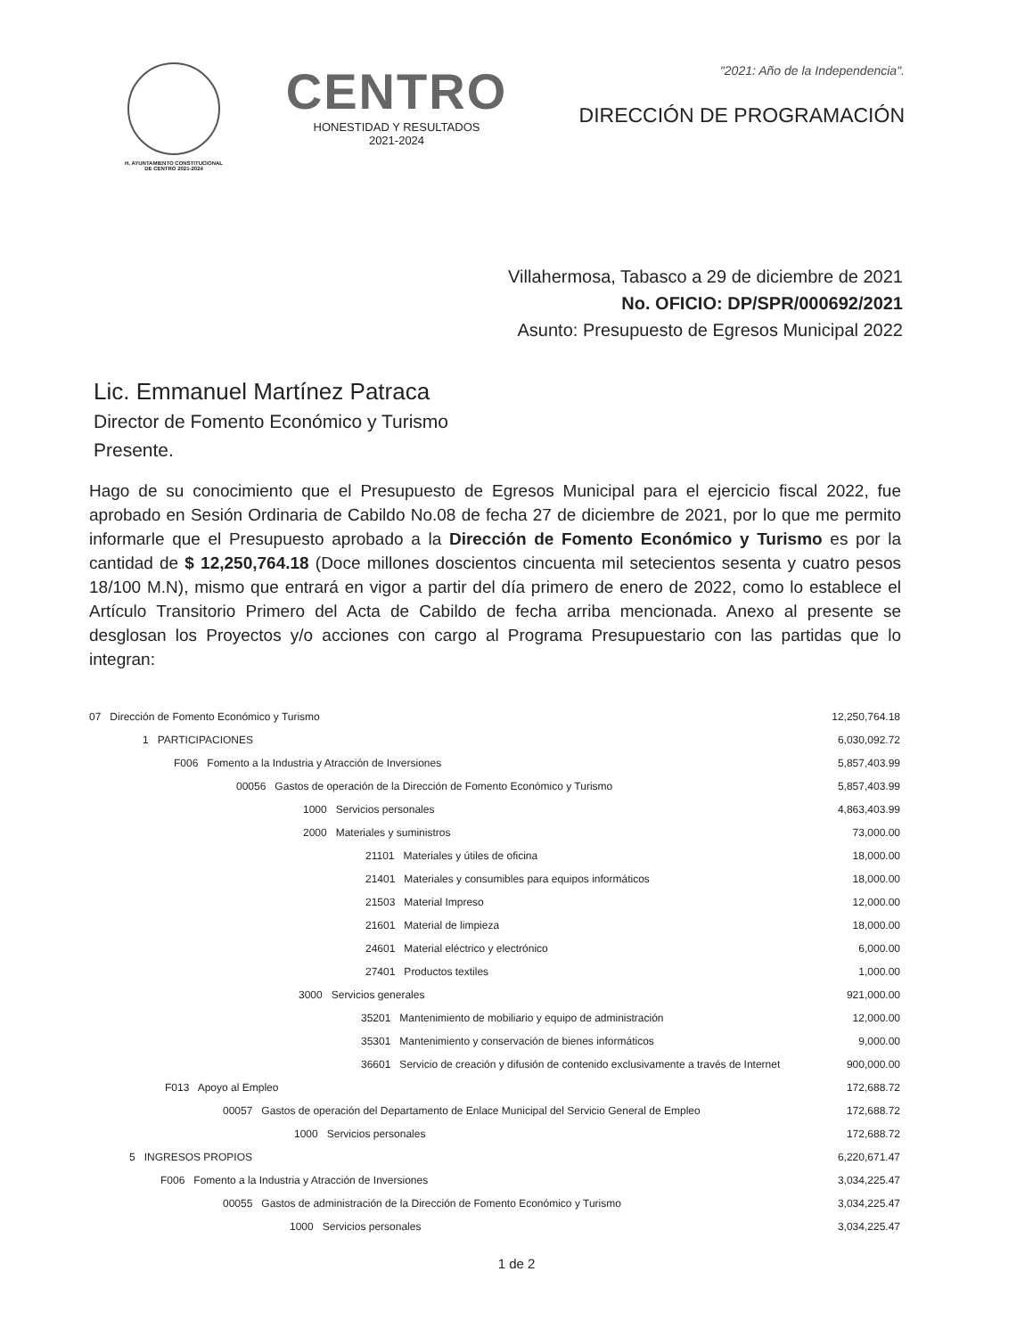H. AYUNTAMIENTO CONSTITUCIONAL
DE CENTRO 2021-2024
CENTRO
HONESTIDAD Y RESULTADOS
2021-2024
"2021: Año de la Independencia".
DIRECCIÓN DE PROGRAMACIÓN
Villahermosa, Tabasco a 29 de diciembre de 2021
No. OFICIO: DP/SPR/000692/2021
Asunto: Presupuesto de Egresos Municipal 2022
Lic. Emmanuel Martínez Patraca
Director de Fomento Económico y Turismo
Presente.
Hago de su conocimiento que el Presupuesto de Egresos Municipal para el ejercicio fiscal 2022, fue aprobado en Sesión Ordinaria de Cabildo No.08 de fecha 27 de diciembre de 2021, por lo que me permito informarle que el Presupuesto aprobado a la Dirección de Fomento Económico y Turismo es por la cantidad de $ 12,250,764.18 (Doce millones doscientos cincuenta mil setecientos sesenta y cuatro pesos 18/100 M.N), mismo que entrará en vigor a partir del día primero de enero de 2022, como lo establece el Artículo Transitorio Primero del Acta de Cabildo de fecha arriba mencionada. Anexo al presente se desglosan los Proyectos y/o acciones con cargo al Programa Presupuestario con las partidas que lo integran:
| 07 Dirección de Fomento Económico y Turismo | 12,250,764.18 |
| 1 PARTICIPACIONES | 6,030,092.72 |
| F006 Fomento a la Industria y Atracción de Inversiones | 5,857,403.99 |
| 00056 Gastos de operación de la Dirección de Fomento Económico y Turismo | 5,857,403.99 |
| 1000 Servicios personales | 4,863,403.99 |
| 2000 Materiales y suministros | 73,000.00 |
| 21101 Materiales y útiles de oficina | 18,000.00 |
| 21401 Materiales y consumibles para equipos informáticos | 18,000.00 |
| 21503 Material Impreso | 12,000.00 |
| 21601 Material de limpieza | 18,000.00 |
| 24601 Material eléctrico y electrónico | 6,000.00 |
| 27401 Productos textiles | 1,000.00 |
| 3000 Servicios generales | 921,000.00 |
| 35201 Mantenimiento de mobiliario y equipo de administración | 12,000.00 |
| 35301 Mantenimiento y conservación de bienes informáticos | 9,000.00 |
| 36601 Servicio de creación y difusión de contenido exclusivamente a través de Internet | 900,000.00 |
| F013 Apoyo al Empleo | 172,688.72 |
| 00057 Gastos de operación del Departamento de Enlace Municipal del Servicio General de Empleo | 172,688.72 |
| 1000 Servicios personales | 172,688.72 |
| 5 INGRESOS PROPIOS | 6,220,671.47 |
| F006 Fomento a la Industria y Atracción de Inversiones | 3,034,225.47 |
| 00055 Gastos de administración de la Dirección de Fomento Económico y Turismo | 3,034,225.47 |
| 1000 Servicios personales | 3,034,225.47 |
1 de 2